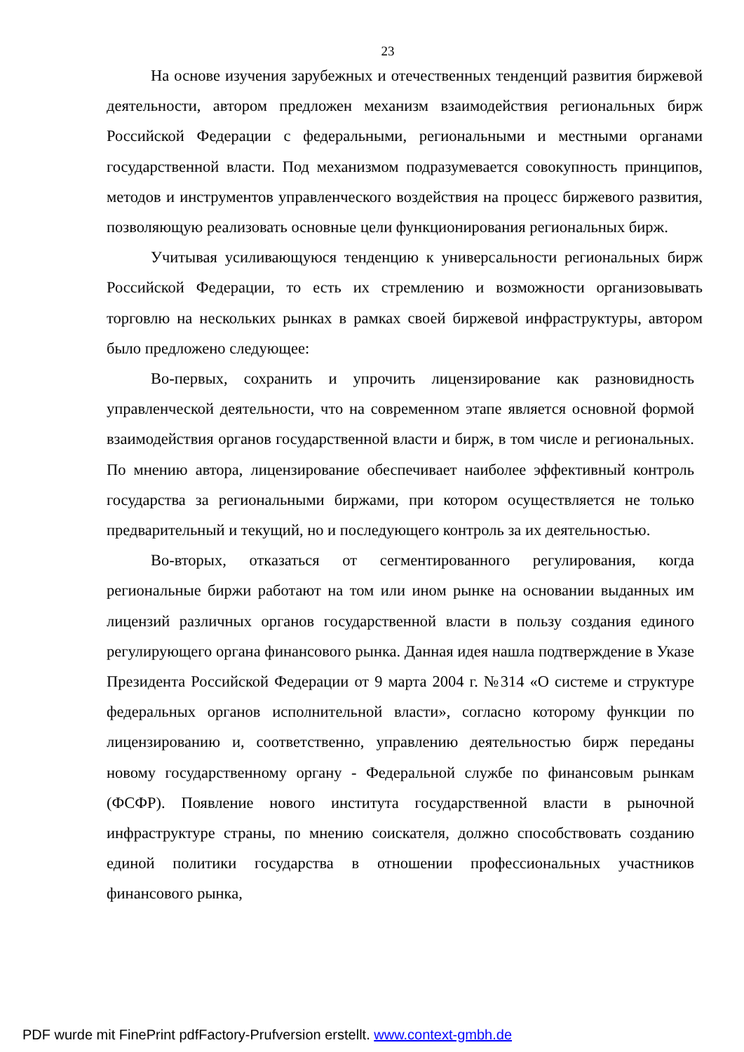23
На основе изучения зарубежных и отечественных тенденций развития биржевой деятельности, автором предложен механизм взаимодействия региональных бирж Российской Федерации с федеральными, региональными и местными органами государственной власти. Под механизмом подразумевается совокупность принципов, методов и инструментов управленческого воздействия на процесс биржевого развития, позволяющую реализовать основные цели функционирования региональных бирж.
Учитывая усиливающуюся тенденцию к универсальности региональных бирж Российской Федерации, то есть их стремлению и возможности организовывать торговлю на нескольких рынках в рамках своей биржевой инфраструктуры, автором было предложено следующее:
Во-первых, сохранить и упрочить лицензирование как разновидность управленческой деятельности, что на современном этапе является основной формой взаимодействия органов государственной власти и бирж, в том числе и региональных. По мнению автора, лицензирование обеспечивает наиболее эффективный контроль государства за региональными биржами, при котором осуществляется не только предварительный и текущий, но и последующего контроль за их деятельностью.
Во-вторых, отказаться от сегментированного регулирования, когда региональные биржи работают на том или ином рынке на основании выданных им лицензий различных органов государственной власти в пользу создания единого регулирующего органа финансового рынка. Данная идея нашла подтверждение в Указе Президента Российской Федерации от 9 марта 2004 г. №314 «О системе и структуре федеральных органов исполнительной власти», согласно которому функции по лицензированию и, соответственно, управлению деятельностью бирж переданы новому государственному органу - Федеральной службе по финансовым рынкам (ФСФР). Появление нового института государственной власти в рыночной инфраструктуре страны, по мнению соискателя, должно способствовать созданию единой политики государства в отношении профессиональных участников финансового рынка,
PDF wurde mit FinePrint pdfFactory-Prufversion erstellt. www.context-gmbh.de